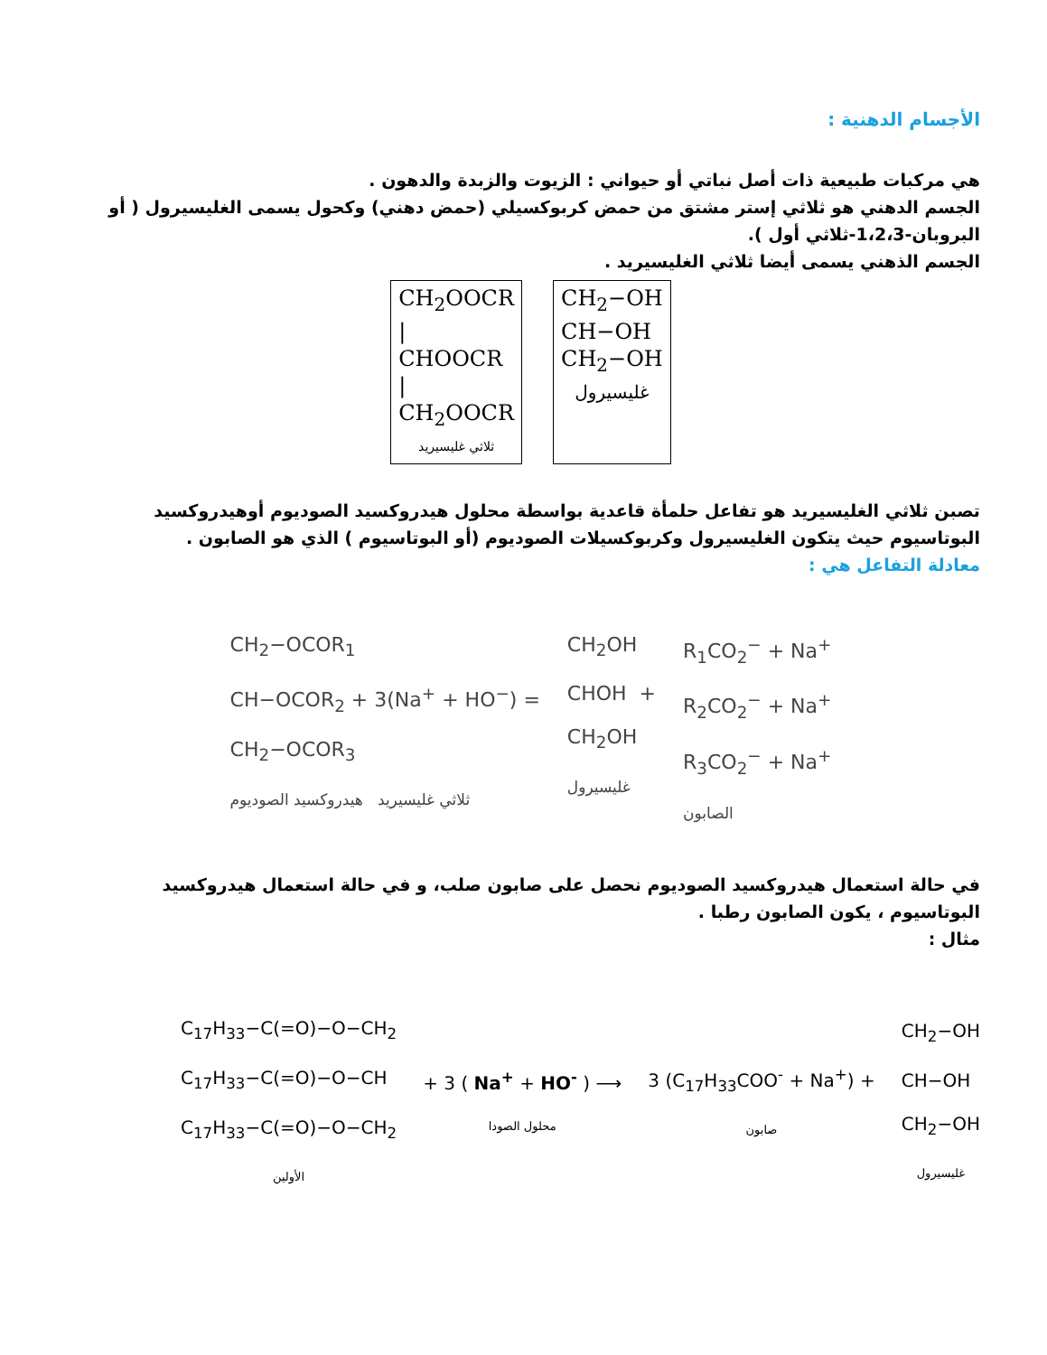الأجسام الدهنية :
هي مركبات طبيعية ذات أصل نباتي أو حيواني : الزيوت والزبدة والدهون .
الجسم الدهني هو ثلاثي إستر مشتق من حمض كربوكسيلي (حمض دهني) وكحول يسمى الغليسيرول ( أو البروبان-1،2،3-ثلاثي أول ).
الجسم الذهني يسمى أيضا ثلاثي الغليسيريد .
CH<sub>2</sub>OOCR
|
CHOOCR
|
CH<sub>2</sub>OOCR
ثلاثي غليسيريد
CH<sub>2</sub>−OH
CH−OH
CH<sub>2</sub>−OH
غليسيرول
تصبن ثلاثي الغليسيريد هو تفاعل حلمأة قاعدية بواسطة محلول هيدروكسيد الصوديوم أوهيدروكسيد البوتاسيوم حيث يتكون الغليسيرول وكربوكسيلات الصوديوم (أو البوتاسيوم ) الذي هو الصابون .
معادلة التفاعل هي :
CH<sub>2</sub>−OCOR<sub>1</sub>
CH−OCOR<sub>2</sub> + 3(Na<sup>+</sup> + HO<sup>−</sup>) =
CH<sub>2</sub>−OCOR<sub>3</sub>
ثلاثي غليسيريد هيدروكسيد الصوديوم
CH<sub>2</sub>OH
CHOH +
CH<sub>2</sub>OH
غليسيرول
R<sub>1</sub>CO<sub>2</sub><sup>−</sup> + Na<sup>+</sup>
R<sub>2</sub>CO<sub>2</sub><sup>−</sup> + Na<sup>+</sup>
R<sub>3</sub>CO<sub>2</sub><sup>−</sup> + Na<sup>+</sup>
الصابون
في حالة استعمال هيدروكسيد الصوديوم نحصل على صابون صلب، و في حالة استعمال هيدروكسيد البوتاسيوم ، يكون الصابون رطبا .
مثال :
C<sub>17</sub>H<sub>33</sub>−C(=O)−O−CH<sub>2</sub>
C<sub>17</sub>H<sub>33</sub>−C(=O)−O−CH
C<sub>17</sub>H<sub>33</sub>−C(=O)−O−CH<sub>2</sub>
الأولين
+ 3 ( Na<sup>+</sup> + HO<sup>-</sup> ) ⟶
محلول الصودا
3 (C<sub>17</sub>H<sub>33</sub>COO<sup>-</sup> + Na<sup>+</sup>) +
صابون
CH<sub>2</sub>−OH
CH−OH
CH<sub>2</sub>−OH
غليسيرول